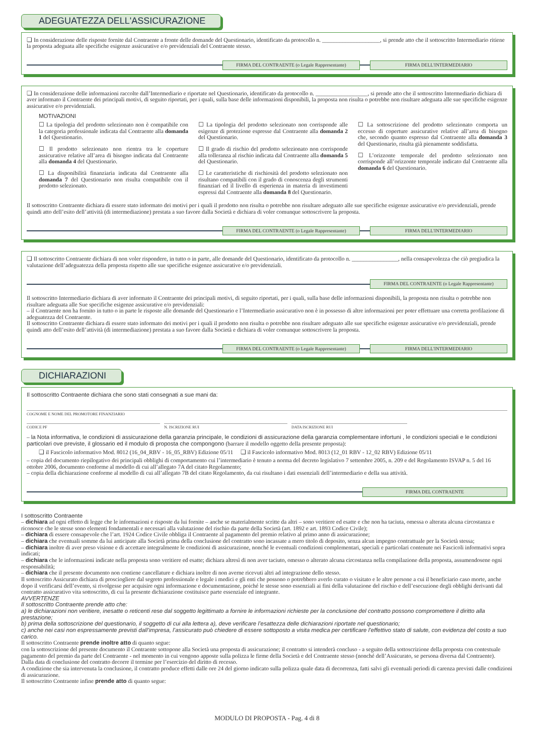ADEGUATEZZA DELL'ASSICURAZIONE
❏ In considerazione delle risposte fornite dal Contraente a fronte delle domande del Questionario, identificato da protocollo n. ____________________, si prende atto che il sottoscritto Intermediario ritiene la proposta adeguata alle specifiche esigenze assicurative e/o previdenziali del Contraente stesso.
FIRMA DEL CONTRAENTE (o Legale Rappresentante)
FIRMA DELL'INTERMEDIARIO
❏ In considerazione delle informazioni raccolte dall’Intermediario e riportate nel Questionario, identificato da protocollo n. __________________, si prende atto che il sottoscritto Intermediario dichiara di aver informato il Contraente dei principali motivi, di seguito riportati, per i quali, sulla base delle informazioni disponibili, la proposta non risulta o potrebbe non risultare adeguata alle sue specifiche esigenze assicurative e/o previdenziali.
MOTIVAZIONI
☐ La tipologia del prodotto selezionato non è compatibile con la categoria professionale indicata dal Contraente alla domanda 1 del Questionario.
☐ Il prodotto selezionato non rientra tra le coperture assicurative relative all’area di bisogno indicata dal Contraente alla domanda 4 del Questionario.
☐ La disponibilità finanziaria indicata dal Contraente alla domanda 7 del Questionario non risulta compatibile con il prodotto selezionato.
☐ La tipologia del prodotto selezionato non corrisponde alle esigenze di protezione espresse dal Contraente alla domanda 2 del Questionario.
☐ Il grado di rischio del prodotto selezionato non corrisponde alla tolleranza al rischio indicata dal Contraente alla domanda 5 del Questionario.
☐ Le caratteristiche di rischiosità del prodotto selezionato non risultano compatibili con il grado di conoscenza degli strumenti finanziari ed il livello di esperienza in materia di investimenti espressi dal Contraente alla domanda 8 del Questionario.
☐ La sottoscrizione del prodotto selezionato comporta un eccesso di coperture assicurative relative all’area di bisogno che, secondo quanto espresso dal Contraente alla domanda 3 del Questionario, risulta già pienamente soddisfatta.
☐ L’orizzonte temporale del prodotto selezionato non corrisponde all’orizzonte temporale indicato dal Contraente alla domanda 6 del Questionario.
Il sottoscritto Contraente dichiara di essere stato informato dei motivi per i quali il prodotto non risulta o potrebbe non risultare adeguato alle sue specifiche esigenze assicurative e/o previdenziali, prende quindi atto dell’esito dell’attività (di intermediazione) prestata a suo favore dalla Società e dichiara di voler comunque sottoscrivere la proposta.
FIRMA DEL CONTRAENTE (o Legale Rappresentante)
FIRMA DELL'INTERMEDIARIO
❏ Il sottoscritto Contraente dichiara di non voler rispondere, in tutto o in parte, alle domande del Questionario, identificato da protocollo n. ________________, nella consapevolezza che ciò pregiudica la valutazione dell’adeguatezza della proposta rispetto alle sue specifiche esigenze assicurative e/o previdenziali.
FIRMA DEL CONTRAENTE (o Legale Rappresentante)
Il sottoscritto Intermediario dichiara di aver informato il Contraente dei principali motivi, di seguito riportati, per i quali, sulla base delle informazioni disponibili, la proposta non risulta o potrebbe non risultare adeguata alle Sue specifiche esigenze assicurative e/o previdenziali:
– il Contraente non ha fornito in tutto o in parte le risposte alle domande del Questionario e l’Intermediario assicurativo non è in possesso di altre informazioni per poter effettuare una corretta profilazione di adeguatezza del Contraente.
Il sottoscritto Contraente dichiara di essere stato informato dei motivi per i quali il prodotto non risulta o potrebbe non risultare adeguato alle sue specifiche esigenze assicurative e/o previdenziali, prende quindi atto dell’esito dell’attività (di intermediazione) prestata a suo favore dalla Società e dichiara di voler comunque sottoscrivere la proposta.
FIRMA DEL CONTRAENTE (o Legale Rappresentante)
FIRMA DELL'INTERMEDIARIO
DICHIARAZIONI
Il sottoscritto Contraente dichiara che sono stati consegnati a sue mani da:
COGNOME E NOME DEL PROMOTORE FINANZIARIO
CODICE PF N. ISCRIZIONE RUI DATA ISCRIZIONE RUI
– la Nota informativa, le condizioni di assicurazione della garanzia principale, le condizioni di assicurazione della garanzia complementare infortuni , le condizioni speciali e le condizioni particolari ove previste, il glossario ed il modulo di proposta che compongono (barrare il modello oggetto della presente proposta):
❏ il Fascicolo informativo Mod. 8012 (16_04_RBV - 16_05_RBV) Edizione 05/11 ❏ il Fascicolo informativo Mod. 8013 (12_01 RBV - 12_02 RBV) Edizione 05/11
– copia del documento riepilogativo dei principali obblighi di comportamento cui l’intermediario è tenuto a norma del decreto legislativo 7 settembre 2005, n. 209 e del Regolamento ISVAP n. 5 del 16 ottobre 2006, documento conforme al modello di cui all’allegato 7A del citato Regolamento;
– copia della dichiarazione conforme al modello di cui all’allegato 7B del citato Regolamento, da cui risultano i dati essenziali dell’intermediario e della sua attività.
FIRMA DEL CONTRAENTE
I sottoscritto Contraente
– dichiara ad ogni effetto di legge che le informazioni e risposte da lui fornite – anche se materialmente scritte da altri – sono veritiere ed esatte e che non ha taciuta, omessa o alterata alcuna circostanza e riconosce che le stesse sono elementi fondamentali e necessari alla valutazione del rischio da parte della Società (art. 1892 e art. 1893 Codice Civile);
– dichiara di essere consapevole che l’art. 1924 Codice Civile obbliga il Contraente al pagamento del premio relativo al primo anno di assicurazione;
– dichiara che eventuali somme da lui anticipate alla Società prima della conclusione del contratto sono incassate a mero titolo di deposito, senza alcun impegno contrattuale per la Società stessa;
– dichiara inoltre di aver preso visione e di accettare integralmente le condizioni di assicurazione, nonché le eventuali condizioni complementari, speciali e particolari contenute nei Fascicoli informativi sopra indicati;
– dichiara che le informazioni indicate nella proposta sono veritiere ed esatte; dichiara altresì di non aver taciuto, omesso o alterato alcuna circostanza nella compilazione della proposta, assumendosene ogni responsabilità;
– dichiara che il presente documento non contiene cancellature e dichiara inoltre di non averne ricevuti altri ad integrazione dello stesso.
Il sottoscritto Assicurato dichiara di prosciogliere dal segreto professionale e legale i medici e gli enti che possono o potrebbero averlo curato o visitato e le altre persone a cui il beneficiario caso morte, anche dopo il verificarsi dell’evento, si rivolgesse per acquisire ogni informazione e documentazione, poiché le stesse sono essenziali ai fini della valutazione del rischio e dell’esecuzione degli obblighi derivanti dal contratto assicurativo vita sottoscritto, di cui la presente dichiarazione costituisce parte essenziale ed integrante.
AVVERTENZE
Il sottoscritto Contraente prende atto che:
a) le dichiarazioni non veritiere, inesatte o reticenti rese dal soggetto legittimato a fornire le informazioni richieste per la conclusione del contratto possono compromettere il diritto alla prestazione;
b) prima della sottoscrizione del questionario, il soggetto di cui alla lettera a), deve verificare l’esattezza delle dichiarazioni riportate nel questionario;
c) anche nei casi non espressamente previsti dall’impresa, l’assicurato può chiedere di essere sottoposto a visita medica per certificare l’effettivo stato di salute, con evidenza del costo a suo carico.
Il sottoscritto Contraente prende inoltre atto di quanto segue:
con la sottoscrizione del presente documento il Contraente sottopone alla Società una proposta di assicurazione; il contratto si intenderà concluso - a seguito della sottoscrizione della proposta con contestuale pagamento del premio da parte del Contraente - nel momento in cui vengono apposte sulla polizza le firme della Società e del Contraente stesso (nonché dell’Assicurato, se persona diversa dal Contraente).
Dalla data di conclusione del contratto decorre il termine per l’esercizio del diritto di recesso.
A condizione che sia intervenuta la conclusione, il contratto produce effetti dalle ore 24 del giorno indicato sulla polizza quale data di decorrenza, fatti salvi gli eventuali periodi di carenza previsti dalle condizioni di assicurazione.
Il sottoscritto Contraente infine prende atto di quanto segue:
MODULO DI PROPOSTA - Pag. 4 di 8